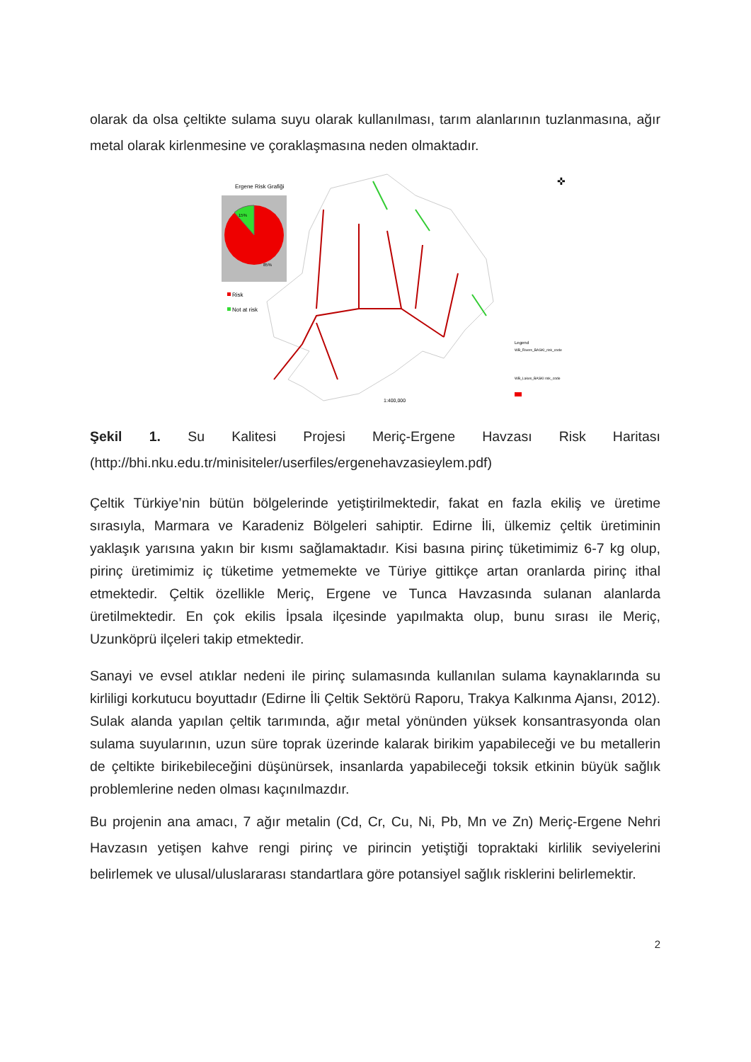olarak da olsa çeltikte sulama suyu olarak kullanılması, tarım alanlarının tuzlanmasına, ağır metal olarak kirlenmesine ve çoraklaşmasına neden olmaktadır.
Ergene Risk Grafiği
15%
85%
Risk
Not at risk
1:400,000
Legend
WB_Rivers_BASKI_risk_code
WB_Lakes_BASKI risk_code
✜
Şekil 1. Su Kalitesi Projesi Meriç-Ergene Havzası Risk Haritası
(http://bhi.nku.edu.tr/minisiteler/userfiles/ergenehavzasieylem.pdf)
Çeltik Türkiye’nin bütün bölgelerinde yetiştirilmektedir, fakat en fazla ekiliş ve üretime sırasıyla, Marmara ve Karadeniz Bölgeleri sahiptir. Edirne İli, ülkemiz çeltik üretiminin yaklaşık yarısına yakın bir kısmı sağlamaktadır. Kisi basına pirinç tüketimimiz 6-7 kg olup, pirinç üretimimiz iç tüketime yetmemekte ve Türiye gittikçe artan oranlarda pirinç ithal etmektedir. Çeltik özellikle Meriç, Ergene ve Tunca Havzasında sulanan alanlarda üretilmektedir. En çok ekilis İpsala ilçesinde yapılmakta olup, bunu sırası ile Meriç, Uzunköprü ilçeleri takip etmektedir.
Sanayi ve evsel atıklar nedeni ile pirinç sulamasında kullanılan sulama kaynaklarında su kirliligi korkutucu boyuttadır (Edirne İli Çeltik Sektörü Raporu, Trakya Kalkınma Ajansı, 2012). Sulak alanda yapılan çeltik tarımında, ağır metal yönünden yüksek konsantrasyonda olan sulama suyularının, uzun süre toprak üzerinde kalarak birikim yapabileceği ve bu metallerin de çeltikte birikebileceğini düşünürsek, insanlarda yapabileceği toksik etkinin büyük sağlık problemlerine neden olması kaçınılmazdır.
Bu projenin ana amacı, 7 ağır metalin (Cd, Cr, Cu, Ni, Pb, Mn ve Zn) Meriç-Ergene Nehri Havzasın yetişen kahve rengi pirinç ve pirincin yetiştiği topraktaki kirlilik seviyelerini belirlemek ve ulusal/uluslararası standartlara göre potansiyel sağlık risklerini belirlemektir.
2